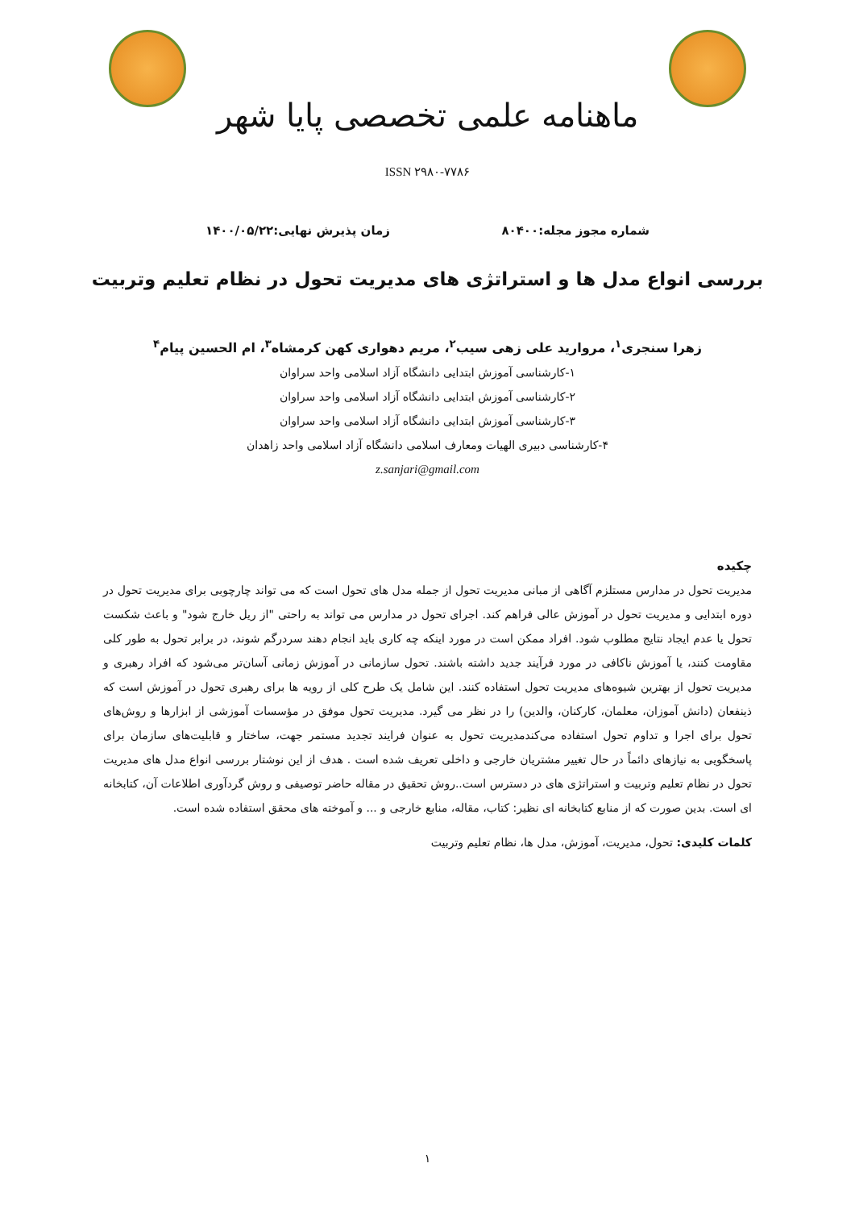ماهنامه علمی تخصصی پایا شهر
ISSN ۲۹۸۰-۷۷۸۶
شماره مجوز مجله:۸۰۴۰۰ زمان پذیرش نهایی:۱۴۰۰/۰۵/۲۲
بررسی انواع مدل ها و استراتژی های مدیریت تحول در نظام تعلیم وتربیت
زهرا سنجری<sup>۱</sup>، مروارید علی زهی سیب<sup>۲</sup>، مریم دهواری کهن کرمشاه<sup>۳</sup>، ام الحسین پیام<sup>۴</sup>
۱-کارشناسی آموزش ابتدایی دانشگاه آزاد اسلامی واحد سراوان
۲-کارشناسی آموزش ابتدایی دانشگاه آزاد اسلامی واحد سراوان
۳-کارشناسی آموزش ابتدایی دانشگاه آزاد اسلامی واحد سراوان
۴-کارشناسی دبیری الهیات ومعارف اسلامی دانشگاه آزاد اسلامی واحد زاهدان
z.sanjari@gmail.com
چکیده
مدیریت تحول در مدارس مستلزم آگاهی از مبانی مدیریت تحول از جمله مدل های تحول است که می تواند چارچوبی برای مدیریت تحول در دوره ابتدایی و مدیریت تحول در آموزش عالی فراهم کند. اجرای تحول در مدارس می تواند به راحتی "از ریل خارج شود" و باعث شکست تحول یا عدم ایجاد نتایج مطلوب شود. افراد ممکن است در مورد اینکه چه کاری باید انجام دهند سردرگم شوند، در برابر تحول به طور کلی مقاومت کنند، یا آموزش ناکافی در مورد فرآیند جدید داشته باشند. تحول سازمانی در آموزش زمانی آسان‌تر می‌شود که افراد رهبری و مدیریت تحول از بهترین شیوه‌های مدیریت تحول استفاده کنند. این شامل یک طرح کلی از رویه ها برای رهبری تحول در آموزش است که ذینفعان (دانش آموزان، معلمان، کارکنان، والدین) را در نظر می گیرد. مدیریت تحول موفق در مؤسسات آموزشی از ابزارها و روش‌های تحول برای اجرا و تداوم تحول استفاده می‌کندمدیریت تحول به عنوان فرایند تجدید مستمر جهت، ساختار و قابلیت‌های سازمان برای پاسخگویی به نیازهای دائماً در حال تغییر مشتریان خارجی و داخلی تعریف شده است . هدف از این نوشتار بررسی انواع مدل های مدیریت تحول در نظام تعلیم وتربیت و استراتژی های در دسترس است..روش تحقیق در مقاله حاضر توصیفی و روش گردآوری اطلاعات آن، کتابخانه ای است. بدین صورت که از منابع کتابخانه ای نظیر: کتاب، مقاله، منابع خارجی و ... و آموخته های محقق استفاده شده است.
کلمات کلیدی: تحول، مدیریت، آموزش، مدل ها، نظام تعلیم وتربیت
۱